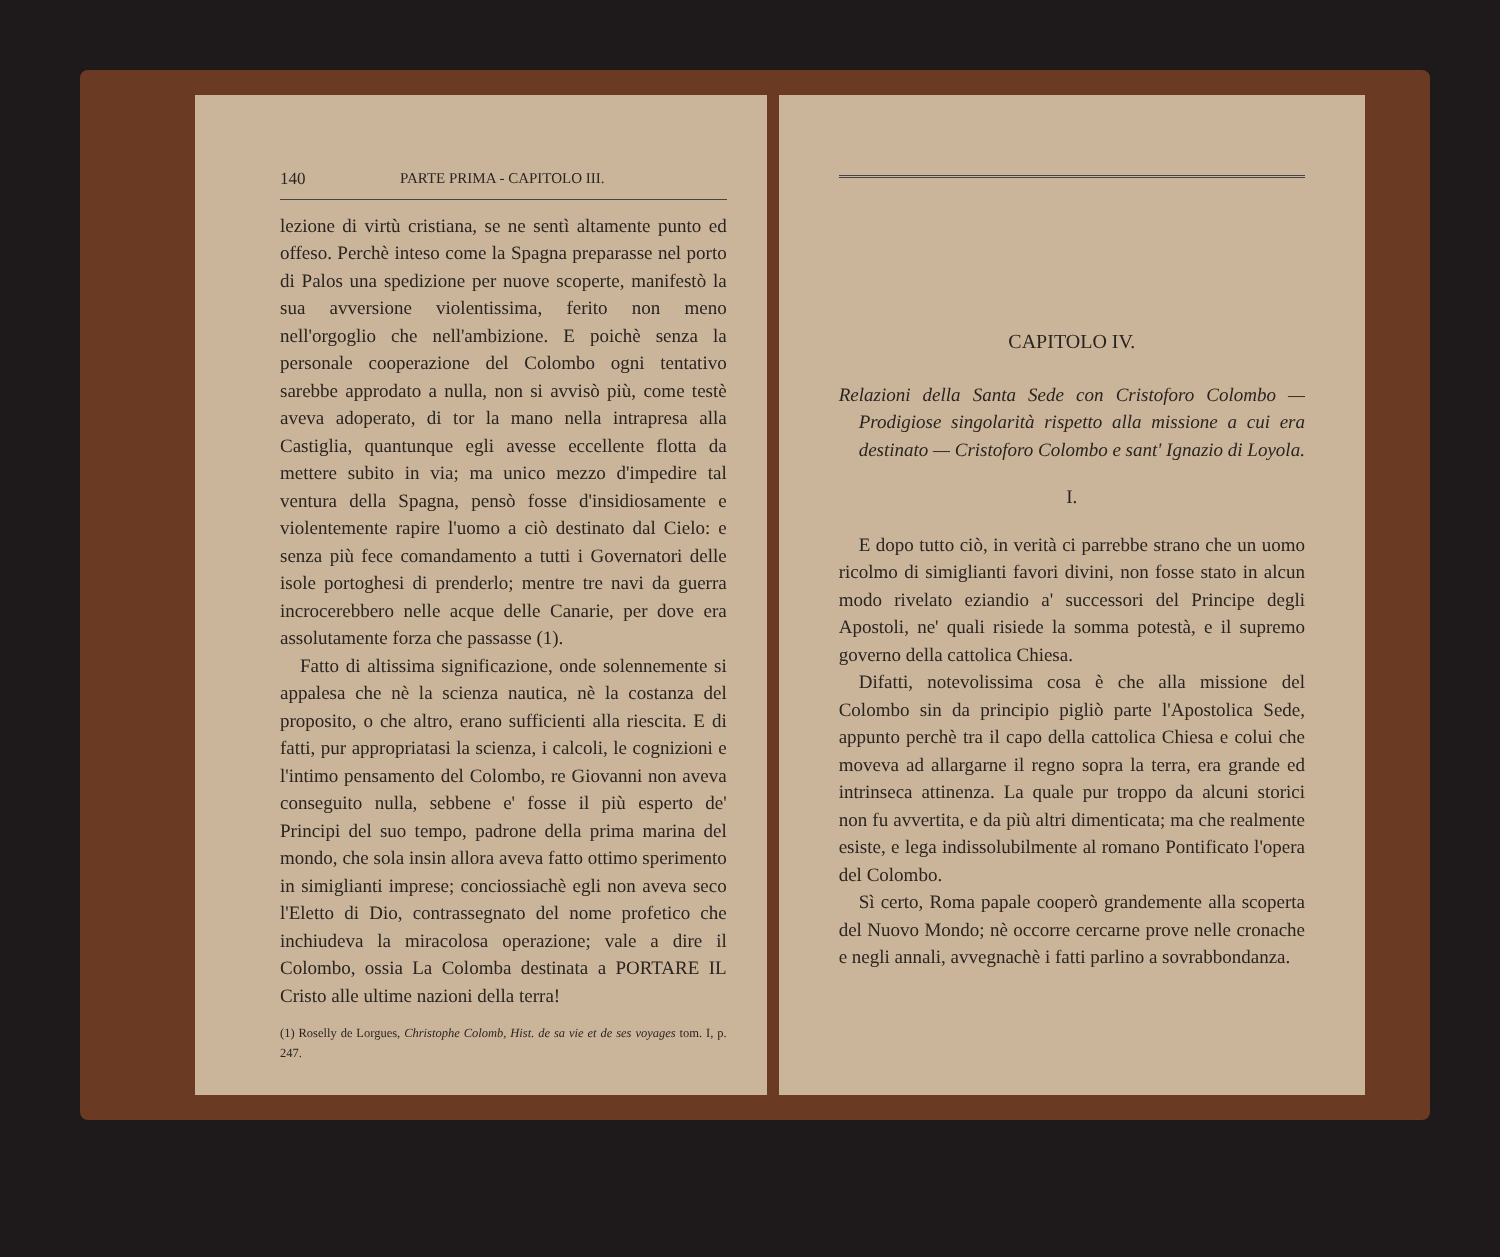140 PARTE PRIMA - CAPITOLO III.
lezione di virtù cristiana, se ne sentì altamente punto ed offeso. Perchè inteso come la Spagna preparasse nel porto di Palos una spedizione per nuove scoperte, manifestò la sua avversione violentissima, ferito non meno nell'orgoglio che nell'ambizione. E poichè senza la personale cooperazione del Colombo ogni tentativo sarebbe approdato a nulla, non si avvisò più, come testè aveva adoperato, di tor la mano nella intrapresa alla Castiglia, quantunque egli avesse eccellente flotta da mettere subito in via; ma unico mezzo d'impedire tal ventura della Spagna, pensò fosse d'insidiosamente e violentemente rapire l'uomo a ciò destinato dal Cielo: e senza più fece comandamento a tutti i Governatori delle isole portoghesi di prenderlo; mentre tre navi da guerra incrocerebbero nelle acque delle Canarie, per dove era assolutamente forza che passasse (1).
Fatto di altissima significazione, onde solennemente si appalesa che nè la scienza nautica, nè la costanza del proposito, o che altro, erano sufficienti alla riescita. E di fatti, pur appropriatasi la scienza, i calcoli, le cognizioni e l'intimo pensamento del Colombo, re Giovanni non aveva conseguito nulla, sebbene e' fosse il più esperto de' Principi del suo tempo, padrone della prima marina del mondo, che sola insin allora aveva fatto ottimo sperimento in simiglianti imprese; conciossiachè egli non aveva seco l'Eletto di Dio, contrassegnato del nome profetico che inchiudeva la miracolosa operazione; vale a dire il Colombo, ossia La Colomba destinata a PORTARE IL Cristo alle ultime nazioni della terra!
(1) Roselly de Lorgues, Christophe Colomb, Hist. de sa vie et de ses voyages tom. I, p. 247.
CAPITOLO IV.
Relazioni della Santa Sede con Cristoforo Colombo — Prodigiose singolarità rispetto alla missione a cui era destinato — Cristoforo Colombo e sant' Ignazio di Loyola.
I.
E dopo tutto ciò, in verità ci parrebbe strano che un uomo ricolmo di simiglianti favori divini, non fosse stato in alcun modo rivelato eziandio a' successori del Principe degli Apostoli, ne' quali risiede la somma potestà, e il supremo governo della cattolica Chiesa.
Difatti, notevolissima cosa è che alla missione del Colombo sin da principio pigliò parte l'Apostolica Sede, appunto perchè tra il capo della cattolica Chiesa e colui che moveva ad allargarne il regno sopra la terra, era grande ed intrinseca attinenza. La quale pur troppo da alcuni storici non fu avvertita, e da più altri dimenticata; ma che realmente esiste, e lega indissolubilmente al romano Pontificato l'opera del Colombo.
Sì certo, Roma papale cooperò grandemente alla scoperta del Nuovo Mondo; nè occorre cercarne prove nelle cronache e negli annali, avvegnachè i fatti parlino a sovrabbondanza.